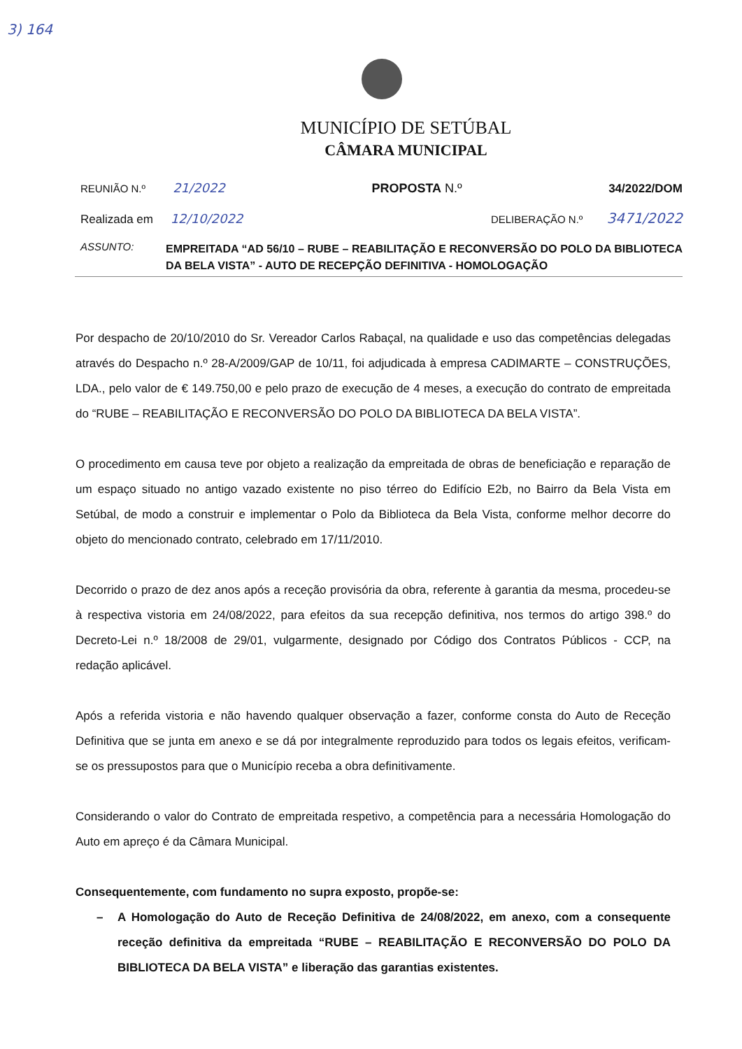3) 164
MUNICÍPIO DE SETÚBAL
CÂMARA MUNICIPAL
REUNIÃO N.º 21/2022 PROPOSTA N.º 34/2022/DOM
Realizada em 12/10/2022 DELIBERAÇÃO N.º 3471/2022
ASSUNTO:
EMPREITADA “AD 56/10 – RUBE – REABILITAÇÃO E RECONVERSÃO DO POLO DA BIBLIOTECA DA BELA VISTA” - AUTO DE RECEPÇÃO DEFINITIVA - HOMOLOGAÇÃO
Por despacho de 20/10/2010 do Sr. Vereador Carlos Rabaçal, na qualidade e uso das competências delegadas através do Despacho n.º 28-A/2009/GAP de 10/11, foi adjudicada à empresa CADIMARTE – CONSTRUÇÕES, LDA., pelo valor de € 149.750,00 e pelo prazo de execução de 4 meses, a execução do contrato de empreitada do “RUBE – REABILITAÇÃO E RECONVERSÃO DO POLO DA BIBLIOTECA DA BELA VISTA”.
O procedimento em causa teve por objeto a realização da empreitada de obras de beneficiação e reparação de um espaço situado no antigo vazado existente no piso térreo do Edifício E2b, no Bairro da Bela Vista em Setúbal, de modo a construir e implementar o Polo da Biblioteca da Bela Vista, conforme melhor decorre do objeto do mencionado contrato, celebrado em 17/11/2010.
Decorrido o prazo de dez anos após a receção provisória da obra, referente à garantia da mesma, procedeu-se à respectiva vistoria em 24/08/2022, para efeitos da sua recepção definitiva, nos termos do artigo 398.º do Decreto-Lei n.º 18/2008 de 29/01, vulgarmente, designado por Código dos Contratos Públicos - CCP, na redação aplicável.
Após a referida vistoria e não havendo qualquer observação a fazer, conforme consta do Auto de Receção Definitiva que se junta em anexo e se dá por integralmente reproduzido para todos os legais efeitos, verificam-se os pressupostos para que o Município receba a obra definitivamente.
Considerando o valor do Contrato de empreitada respetivo, a competência para a necessária Homologação do Auto em apreço é da Câmara Municipal.
Consequentemente, com fundamento no supra exposto, propõe-se:
– A Homologação do Auto de Receção Definitiva de 24/08/2022, em anexo, com a consequente receção definitiva da empreitada “RUBE – REABILITAÇÃO E RECONVERSÃO DO POLO DA BIBLIOTECA DA BELA VISTA” e liberação das garantias existentes.